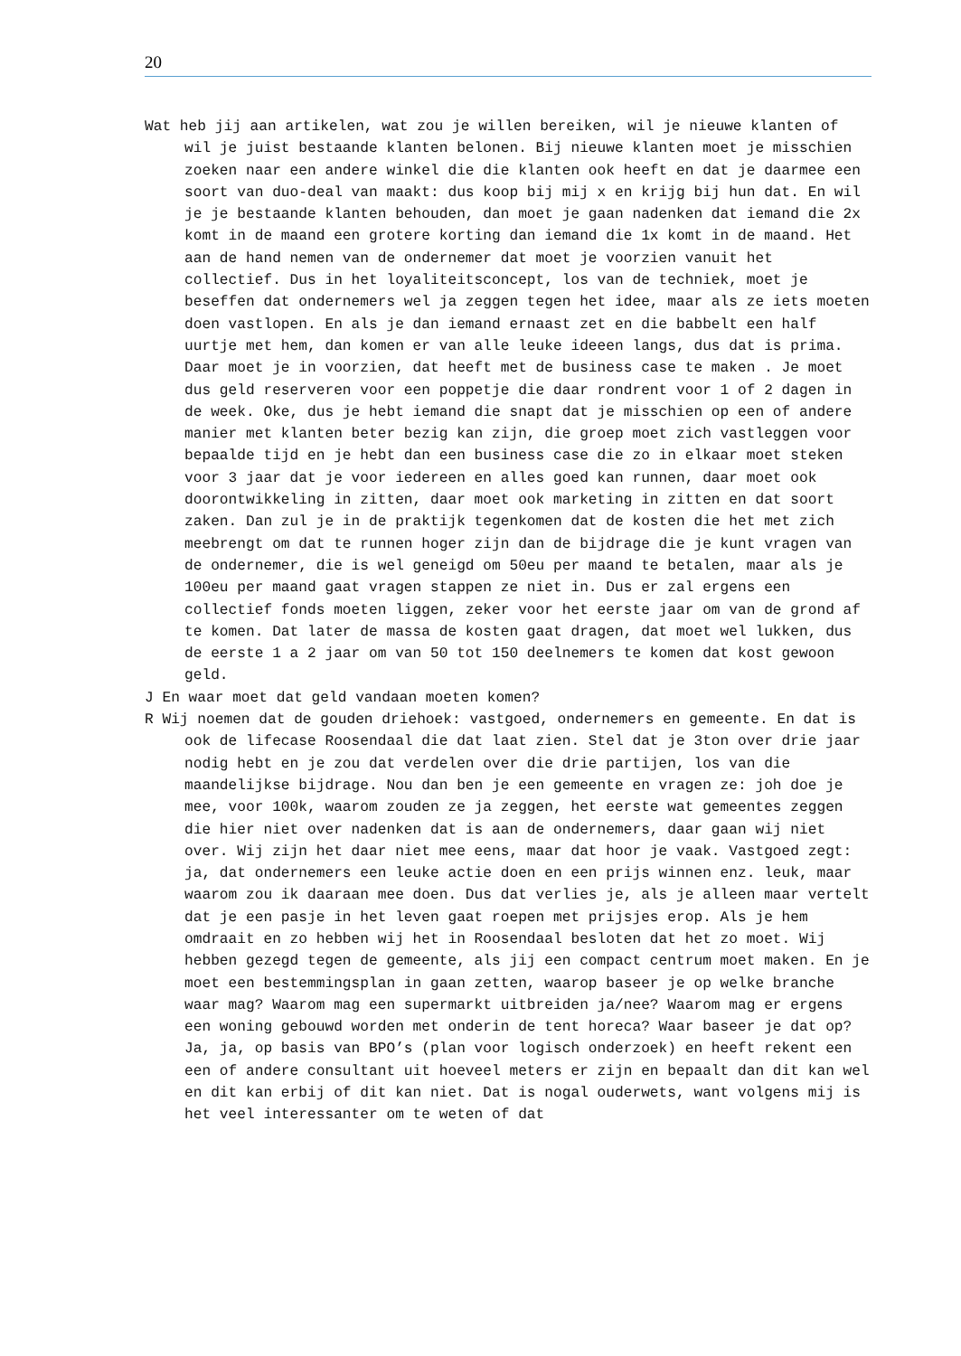20
Wat heb jij aan artikelen, wat zou je willen bereiken, wil je nieuwe klanten of wil je juist bestaande klanten belonen. Bij nieuwe klanten moet je misschien zoeken naar een andere winkel die die klanten ook heeft en dat je daarmee een soort van duo-deal van maakt: dus koop bij mij x en krijg bij hun dat. En wil je je bestaande klanten behouden, dan moet je gaan nadenken dat iemand die 2x komt in de maand een grotere korting dan iemand die 1x komt in de maand. Het aan de hand nemen van de ondernemer dat moet je voorzien vanuit het collectief. Dus in het loyaliteitsconcept, los van de techniek, moet je beseffen dat ondernemers wel ja zeggen tegen het idee, maar als ze iets moeten doen vastlopen. En als je dan iemand ernaast zet en die babbelt een half uurtje met hem, dan komen er van alle leuke ideeen langs, dus dat is prima. Daar moet je in voorzien, dat heeft met de business case te maken . Je moet dus geld reserveren voor een poppetje die daar rondrent voor 1 of 2 dagen in de week. Oke, dus je hebt iemand die snapt dat je misschien op een of andere manier met klanten beter bezig kan zijn, die groep moet zich vastleggen voor bepaalde tijd en je hebt dan een business case die zo in elkaar moet steken voor 3 jaar dat je voor iedereen en alles goed kan runnen, daar moet ook doorontwikkeling in zitten, daar moet ook marketing in zitten en dat soort zaken. Dan zul je in de praktijk tegenkomen dat de kosten die het met zich meebrengt om dat te runnen hoger zijn dan de bijdrage die je kunt vragen van de ondernemer, die is wel geneigd om 50eu per maand te betalen, maar als je 100eu per maand gaat vragen stappen ze niet in. Dus er zal ergens een collectief fonds moeten liggen, zeker voor het eerste jaar om van de grond af te komen. Dat later de massa de kosten gaat dragen, dat moet wel lukken, dus de eerste 1 a 2 jaar om van 50 tot 150 deelnemers te komen dat kost gewoon geld.
J En waar moet dat geld vandaan moeten komen?
R Wij noemen dat de gouden driehoek: vastgoed, ondernemers en gemeente. En dat is ook de lifecase Roosendaal die dat laat zien. Stel dat je 3ton over drie jaar nodig hebt en je zou dat verdelen over die drie partijen, los van die maandelijkse bijdrage. Nou dan ben je een gemeente en vragen ze: joh doe je mee, voor 100k, waarom zouden ze ja zeggen, het eerste wat gemeentes zeggen die hier niet over nadenken dat is aan de ondernemers, daar gaan wij niet over. Wij zijn het daar niet mee eens, maar dat hoor je vaak. Vastgoed zegt: ja, dat ondernemers een leuke actie doen en een prijs winnen enz. leuk, maar waarom zou ik daaraan mee doen. Dus dat verlies je, als je alleen maar vertelt dat je een pasje in het leven gaat roepen met prijsjes erop. Als je hem omdraait en zo hebben wij het in Roosendaal besloten dat het zo moet. Wij hebben gezegd tegen de gemeente, als jij een compact centrum moet maken. En je moet een bestemmingsplan in gaan zetten, waarop baseer je op welke branche waar mag? Waarom mag een supermarkt uitbreiden ja/nee? Waarom mag er ergens een woning gebouwd worden met onderin de tent horeca? Waar baseer je dat op? Ja, ja, op basis van BPO’s (plan voor logisch onderzoek) en heeft rekent een een of andere consultant uit hoeveel meters er zijn en bepaalt dan dit kan wel en dit kan erbij of dit kan niet. Dat is nogal ouderwets, want volgens mij is het veel interessanter om te weten of dat